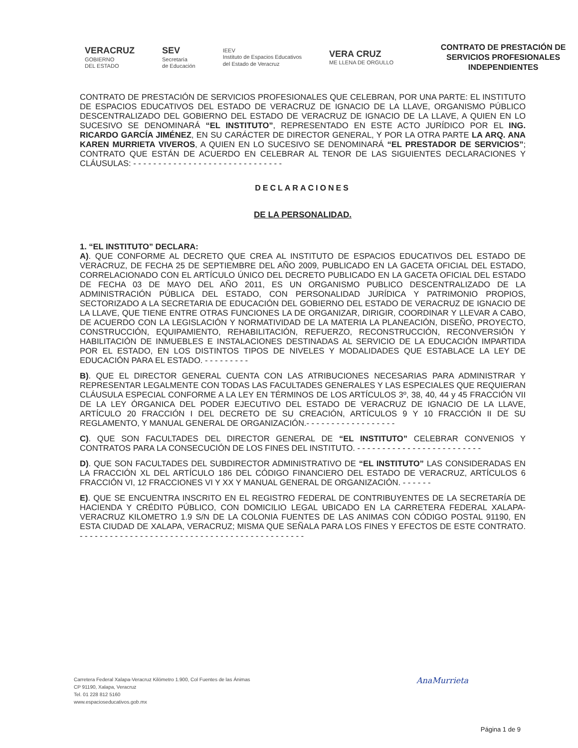VERACRUZ
GOBIERNO
DEL ESTADO
SEV
Secretaría
de Educación
IEEV
Instituto de Espacios Educativos
del Estado de Veracruz
VERA CRUZ
ME LLENA DE ORGULLO
CONTRATO DE PRESTACIÓN DE SERVICIOS PROFESIONALES INDEPENDIENTES
CONTRATO DE PRESTACIÓN DE SERVICIOS PROFESIONALES QUE CELEBRAN, POR UNA PARTE: EL INSTITUTO DE ESPACIOS EDUCATIVOS DEL ESTADO DE VERACRUZ DE IGNACIO DE LA LLAVE, ORGANISMO PÚBLICO DESCENTRALIZADO DEL GOBIERNO DEL ESTADO DE VERACRUZ DE IGNACIO DE LA LLAVE, A QUIEN EN LO SUCESIVO SE DENOMINARÁ “EL INSTITUTO”, REPRESENTADO EN ESTE ACTO JURÍDICO POR EL ING. RICARDO GARCÍA JIMÉNEZ, EN SU CARÁCTER DE DIRECTOR GENERAL, Y POR LA OTRA PARTE LA ARQ. ANA KAREN MURRIETA VIVEROS, A QUIEN EN LO SUCESIVO SE DENOMINARÁ “EL PRESTADOR DE SERVICIOS”; CONTRATO QUE ESTÁN DE ACUERDO EN CELEBRAR AL TENOR DE LAS SIGUIENTES DECLARACIONES Y CLÁUSULAS: - - - - - - - - - - - - - - - - - - - - - - - - - - - - - -
DECLARACIONES
DE LA PERSONALIDAD.
1. “EL INSTITUTO” DECLARA:
A). QUE CONFORME AL DECRETO QUE CREA AL INSTITUTO DE ESPACIOS EDUCATIVOS DEL ESTADO DE VERACRUZ, DE FECHA 25 DE SEPTIEMBRE DEL AÑO 2009, PUBLICADO EN LA GACETA OFICIAL DEL ESTADO, CORRELACIONADO CON EL ARTÍCULO ÚNICO DEL DECRETO PUBLICADO EN LA GACETA OFICIAL DEL ESTADO DE FECHA 03 DE MAYO DEL AÑO 2011, ES UN ORGANISMO PUBLICO DESCENTRALIZADO DE LA ADMINISTRACIÓN PÚBLICA DEL ESTADO, CON PERSONALIDAD JURÍDICA Y PATRIMONIO PROPIOS, SECTORIZADO A LA SECRETARIA DE EDUCACIÓN DEL GOBIERNO DEL ESTADO DE VERACRUZ DE IGNACIO DE LA LLAVE, QUE TIENE ENTRE OTRAS FUNCIONES LA DE ORGANIZAR, DIRIGIR, COORDINAR Y LLEVAR A CABO, DE ACUERDO CON LA LEGISLACIÓN Y NORMATIVIDAD DE LA MATERIA LA PLANEACIÓN, DISEÑO, PROYECTO, CONSTRUCCIÓN, EQUIPAMIENTO, REHABILITACIÓN, REFUERZO, RECONSTRUCCIÓN, RECONVERSIÓN Y HABILITACIÓN DE INMUEBLES E INSTALACIONES DESTINADAS AL SERVICIO DE LA EDUCACIÓN IMPARTIDA POR EL ESTADO, EN LOS DISTINTOS TIPOS DE NIVELES Y MODALIDADES QUE ESTABLACE LA LEY DE EDUCACIÓN PARA EL ESTADO. - - - - - - - - -
B). QUE EL DIRECTOR GENERAL CUENTA CON LAS ATRIBUCIONES NECESARIAS PARA ADMINISTRAR Y REPRESENTAR LEGALMENTE CON TODAS LAS FACULTADES GENERALES Y LAS ESPECIALES QUE REQUIERAN CLÁUSULA ESPECIAL CONFORME A LA LEY EN TÉRMINOS DE LOS ARTÍCULOS 3º, 38, 40, 44 y 45 FRACCIÓN VII DE LA LEY ÓRGANICA DEL PODER EJECUTIVO DEL ESTADO DE VERACRUZ DE IGNACIO DE LA LLAVE, ARTÍCULO 20 FRACCIÓN I DEL DECRETO DE SU CREACIÓN, ARTÍCULOS 9 Y 10 FRACCIÓN II DE SU REGLAMENTO, Y MANUAL GENERAL DE ORGANIZACIÓN.- - - - - - - - - - - - - - - - - -
C). QUE SON FACULTADES DEL DIRECTOR GENERAL DE “EL INSTITUTO” CELEBRAR CONVENIOS Y CONTRATOS PARA LA CONSECUCIÓN DE LOS FINES DEL INSTITUTO. - - - - - - - - - - - - - - - - - - - - - - - - -
D). QUE SON FACULTADES DEL SUBDIRECTOR ADMINISTRATIVO DE “EL INSTITUTO” LAS CONSIDERADAS EN LA FRACCIÓN XL DEL ARTÍCULO 186 DEL CÓDIGO FINANCIERO DEL ESTADO DE VERACRUZ, ARTÍCULOS 6 FRACCIÓN VI, 12 FRACCIONES VI Y XX Y MANUAL GENERAL DE ORGANIZACIÓN. - - - - - -
E). QUE SE ENCUENTRA INSCRITO EN EL REGISTRO FEDERAL DE CONTRIBUYENTES DE LA SECRETARÍA DE HACIENDA Y CRÉDITO PÚBLICO, CON DOMICILIO LEGAL UBICADO EN LA CARRETERA FEDERAL XALAPA-VERACRUZ KILOMETRO 1.9 S/N DE LA COLONIA FUENTES DE LAS ANIMAS CON CÓDIGO POSTAL 91190, EN ESTA CIUDAD DE XALAPA, VERACRUZ; MISMA QUE SEÑALA PARA LOS FINES Y EFECTOS DE ESTE CONTRATO. - - - - - - - - - - - - - - - - - - - - - - - - - - - - - - - - - - - - - - - - - - - - -
Carretera Federal Xalapa-Veracruz Kilómetro 1.900, Col Fuentes de las Ánimas
CP 91190, Xalapa, Veracruz
Tel. 01 228 812 5160
www.espacioseducativos.gob.mx
AnaMurrieta
Página 1 de 9